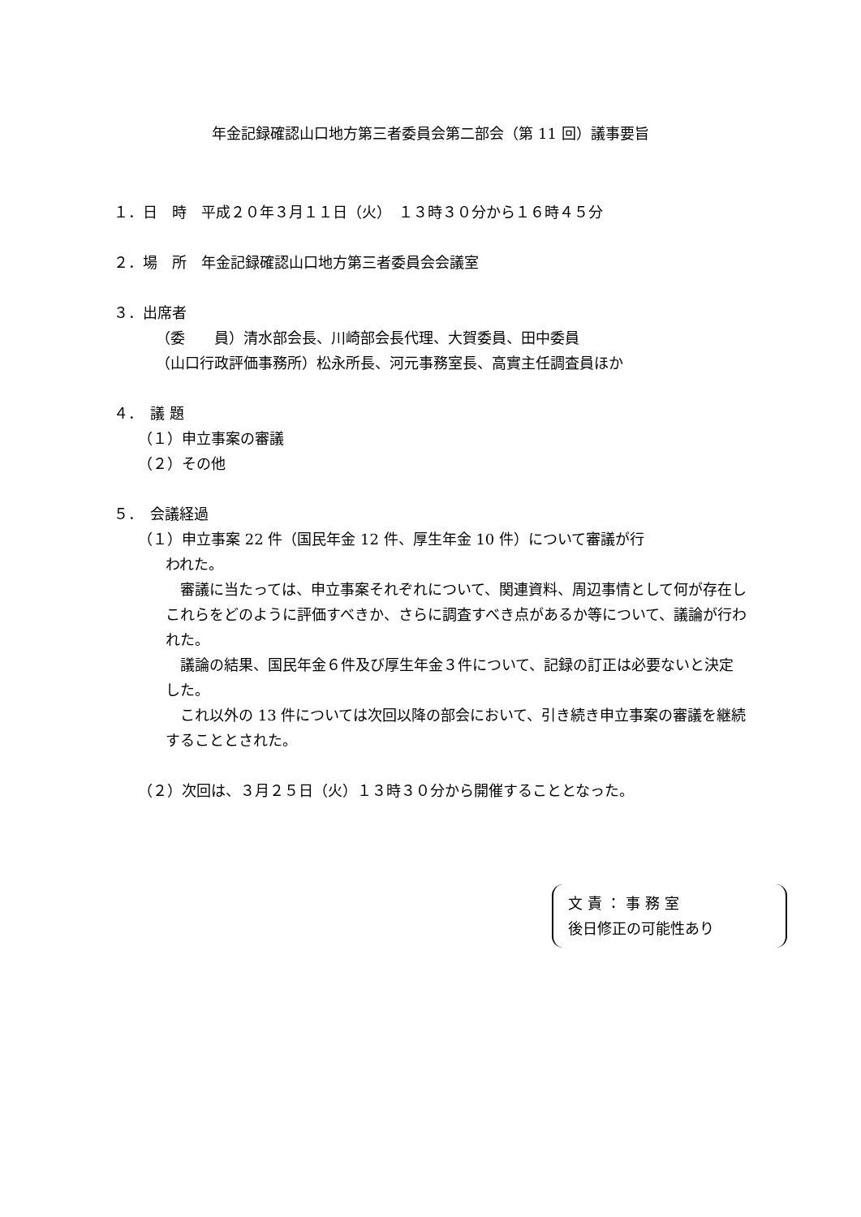年金記録確認山口地方第三者委員会第二部会（第 11 回）議事要旨
１．日　時　平成２０年３月１１日（火）　１３時３０分から１６時４５分
２．場　所　年金記録確認山口地方第三者委員会会議室
３．出席者
（委　　員）清水部会長、川崎部会長代理、大賀委員、田中委員
（山口行政評価事務所）松永所長、河元事務室長、高實主任調査員ほか
４．　議 題
（１）申立事案の審議
（２）その他
５．　会議経過
（１）申立事案 22 件（国民年金 12 件、厚生年金 10 件）について審議が行
われた。
　審議に当たっては、申立事案それぞれについて、関連資料、周辺事情として何が存在しこれらをどのように評価すべきか、さらに調査すべき点があるか等について、議論が行われた。
　議論の結果、国民年金６件及び厚生年金３件について、記録の訂正は必要ないと決定した。
　これ以外の 13 件については次回以降の部会において、引き続き申立事案の審議を継続することとされた。
（２）次回は、３月２５日（火）１３時３０分から開催することとなった。
文 責 ： 事 務 室
後日修正の可能性あり